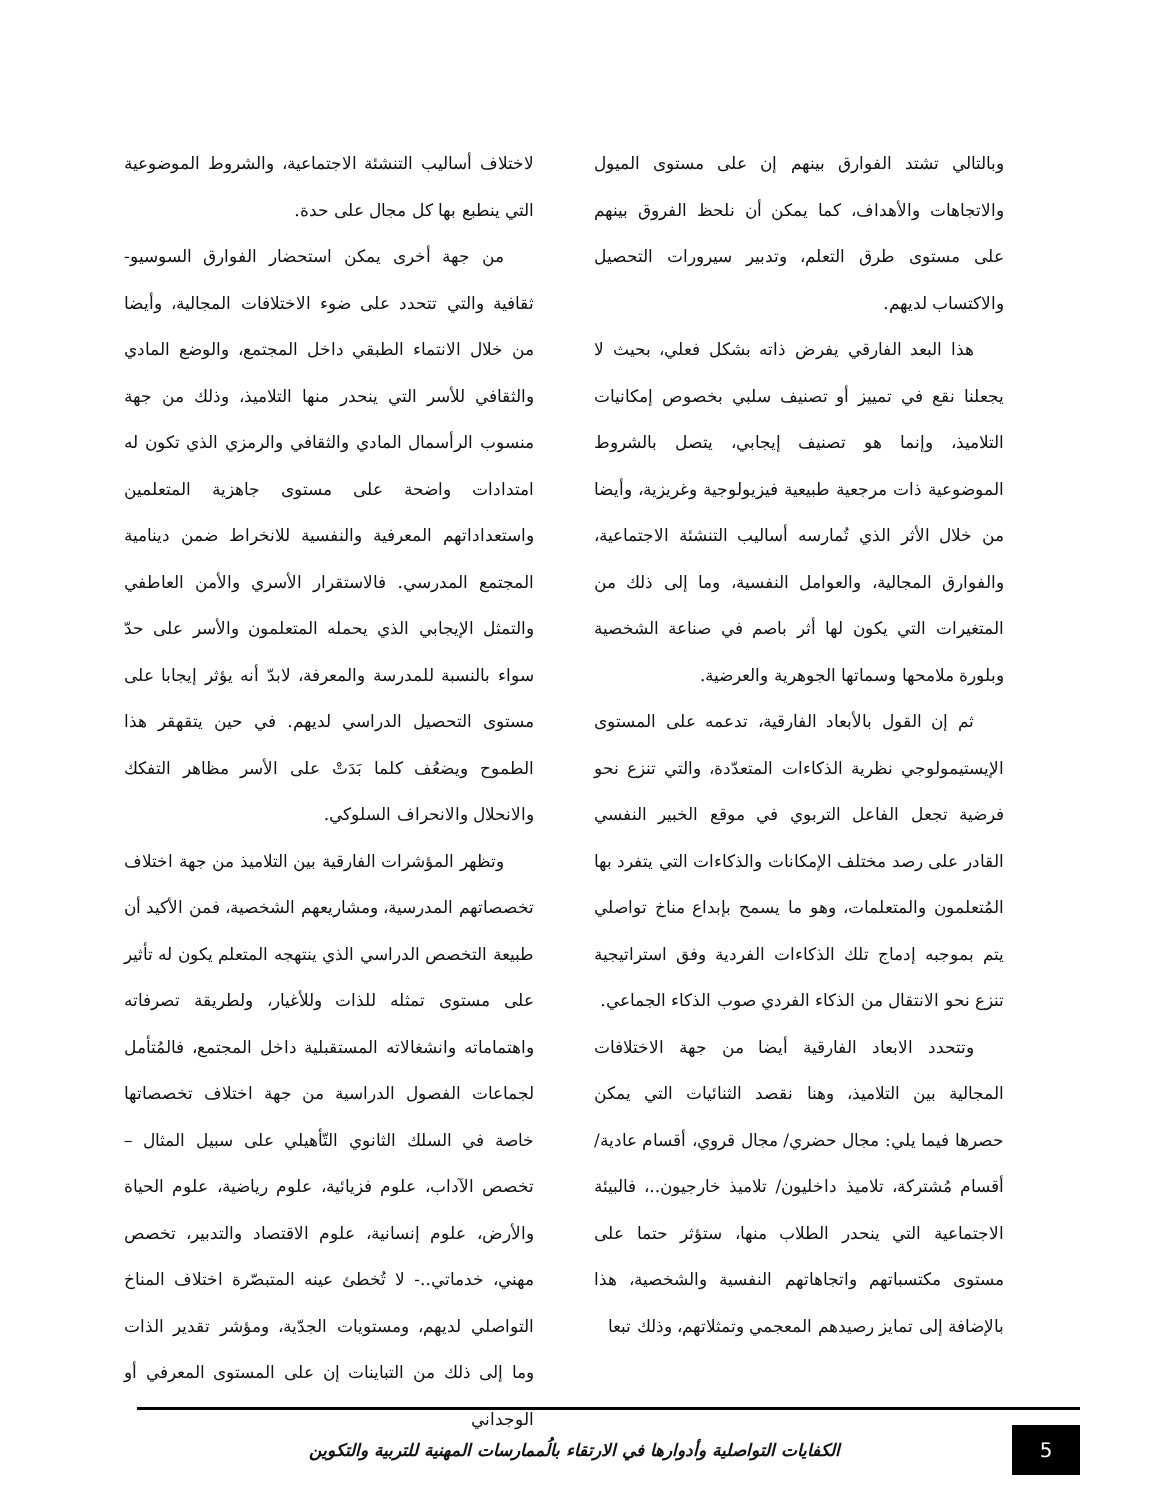وبالتالي تشتد الفوارق بينهم إن على مستوى الميول والاتجاهات والأهداف، كما يمكن أن نلحظ الفروق بينهم على مستوى طرق التعلم، وتدبير سيرورات التحصيل والاكتساب لديهم.
هذا البعد الفارقي يفرض ذاته بشكل فعلي، بحيث لا يجعلنا نقع في تمييز أو تصنيف سلبي بخصوص إمكانيات التلاميذ، وإنما هو تصنيف إيجابي، يتصل بالشروط الموضوعية ذات مرجعية طبيعية فيزيولوجية وغريزية، وأيضا من خلال الأثر الذي تُمارسه أساليب التنشئة الاجتماعية، والفوارق المجالية، والعوامل النفسية، وما إلى ذلك من المتغيرات التي يكون لها أثر باصم في صناعة الشخصية وبلورة ملامحها وسماتها الجوهرية والعرضية.
ثم إن القول بالأبعاد الفارقية، تدعمه على المستوى الإيستيمولوجي نظرية الذكاءات المتعدّدة، والتي تنزع نحو فرضية تجعل الفاعل التربوي في موقع الخبير النفسي القادر على رصد مختلف الإمكانات والذكاءات التي يتفرد بها المُتعلمون والمتعلمات، وهو ما يسمح بإبداع مناخ تواصلي يتم بموجبه إدماج تلك الذكاءات الفردية وفق استراتيجية تنزع نحو الانتقال من الذكاء الفردي صوب الذكاء الجماعي.
وتتحدد الابعاد الفارقية أيضا من جهة الاختلافات المجالية بين التلاميذ، وهنا نقصد الثنائيات التي يمكن حصرها فيما يلي: مجال حضري/ مجال قروي، أقسام عادية/ أقسام مُشتركة، تلاميذ داخليون/ تلاميذ خارجيون..، فالبيئة الاجتماعية التي ينحدر الطلاب منها، ستؤثر حتما على مستوى مكتسباتهم واتجاهاتهم النفسية والشخصية، هذا بالإضافة إلى تمايز رصيدهم المعجمي وتمثلاتهم، وذلك تبعا
لاختلاف أساليب التنشئة الاجتماعية، والشروط الموضوعية التي ينطبع بها كل مجال على حدة.
من جهة أخرى يمكن استحضار الفوارق السوسيو-ثقافية والتي تتحدد على ضوء الاختلافات المجالية، وأيضا من خلال الانتماء الطبقي داخل المجتمع، والوضع المادي والثقافي للأسر التي ينحدر منها التلاميذ، وذلك من جهة منسوب الرأسمال المادي والثقافي والرمزي الذي تكون له امتدادات واضحة على مستوى جاهزية المتعلمين واستعداداتهم المعرفية والنفسية للانخراط ضمن دينامية المجتمع المدرسي. فالاستقرار الأسري والأمن العاطفي والتمثل الإيجابي الذي يحمله المتعلمون والأسر على حدّ سواء بالنسبة للمدرسة والمعرفة، لابدّ أنه يؤثر إيجابا على مستوى التحصيل الدراسي لديهم. في حين يتقهقر هذا الطموح ويضعُف كلما بَدَتْ على الأسر مظاهر التفكك والانحلال والانحراف السلوكي.
وتظهر المؤشرات الفارقية بين التلاميذ من جهة اختلاف تخصصاتهم المدرسية، ومشاريعهم الشخصية، فمن الأكيد أن طبيعة التخصص الدراسي الذي ينتهجه المتعلم يكون له تأثير على مستوى تمثله للذات وللأغيار، ولطريقة تصرفاته واهتماماته وانشغالاته المستقبلية داخل المجتمع، فالمُتأمل لجماعات الفصول الدراسية من جهة اختلاف تخصصاتها خاصة في السلك الثانوي التّأهيلي على سبيل المثال – تخصص الآداب، علوم فزيائية، علوم رياضية، علوم الحياة والأرض، علوم إنسانية، علوم الاقتصاد والتدبير، تخصص مهني، خدماتي..- لا تُخطئ عينه المتبصّرة اختلاف المناخ التواصلي لديهم، ومستويات الجدّية، ومؤشر تقدير الذات وما إلى ذلك من التباينات إن على المستوى المعرفي أو الوجداني
5
الكفايات التواصلية وأدوارها في الارتقاء بالُممارسات المهنية للتربية والتكوين